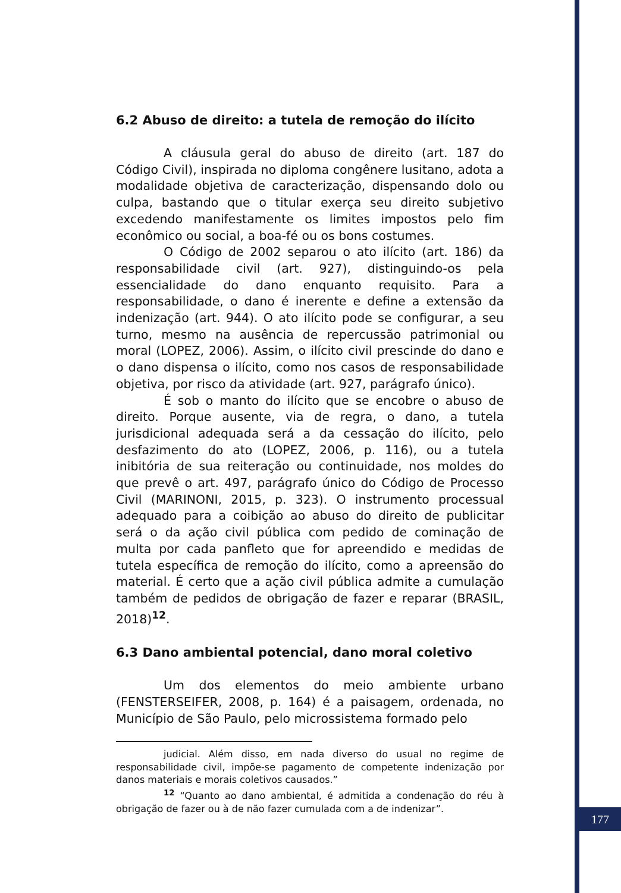6.2 Abuso de direito: a tutela de remoção do ilícito
A cláusula geral do abuso de direito (art. 187 do Código Civil), inspirada no diploma congênere lusitano, adota a modalidade objetiva de caracterização, dispensando dolo ou culpa, bastando que o titular exerça seu direito subjetivo excedendo manifestamente os limites impostos pelo fim econômico ou social, a boa-fé ou os bons costumes.
O Código de 2002 separou o ato ilícito (art. 186) da responsabilidade civil (art. 927), distinguindo-os pela essencialidade do dano enquanto requisito. Para a responsabilidade, o dano é inerente e define a extensão da indenização (art. 944). O ato ilícito pode se configurar, a seu turno, mesmo na ausência de repercussão patrimonial ou moral (LOPEZ, 2006). Assim, o ilícito civil prescinde do dano e o dano dispensa o ilícito, como nos casos de responsabilidade objetiva, por risco da atividade (art. 927, parágrafo único).
É sob o manto do ilícito que se encobre o abuso de direito. Porque ausente, via de regra, o dano, a tutela jurisdicional adequada será a da cessação do ilícito, pelo desfazimento do ato (LOPEZ, 2006, p. 116), ou a tutela inibitória de sua reiteração ou continuidade, nos moldes do que prevê o art. 497, parágrafo único do Código de Processo Civil (MARINONI, 2015, p. 323). O instrumento processual adequado para a coibição ao abuso do direito de publicitar será o da ação civil pública com pedido de cominação de multa por cada panfleto que for apreendido e medidas de tutela específica de remoção do ilícito, como a apreensão do material. É certo que a ação civil pública admite a cumulação também de pedidos de obrigação de fazer e reparar (BRASIL, 2018)<sup>12</sup>.
6.3 Dano ambiental potencial, dano moral coletivo
Um dos elementos do meio ambiente urbano (FENSTERSEIFER, 2008, p. 164) é a paisagem, ordenada, no Município de São Paulo, pelo microssistema formado pelo
judicial. Além disso, em nada diverso do usual no regime de responsabilidade civil, impõe-se pagamento de competente indenização por danos materiais e morais coletivos causados.”
<sup>12</sup> “Quanto ao dano ambiental, é admitida a condenação do réu à obrigação de fazer ou à de não fazer cumulada com a de indenizar”.
177